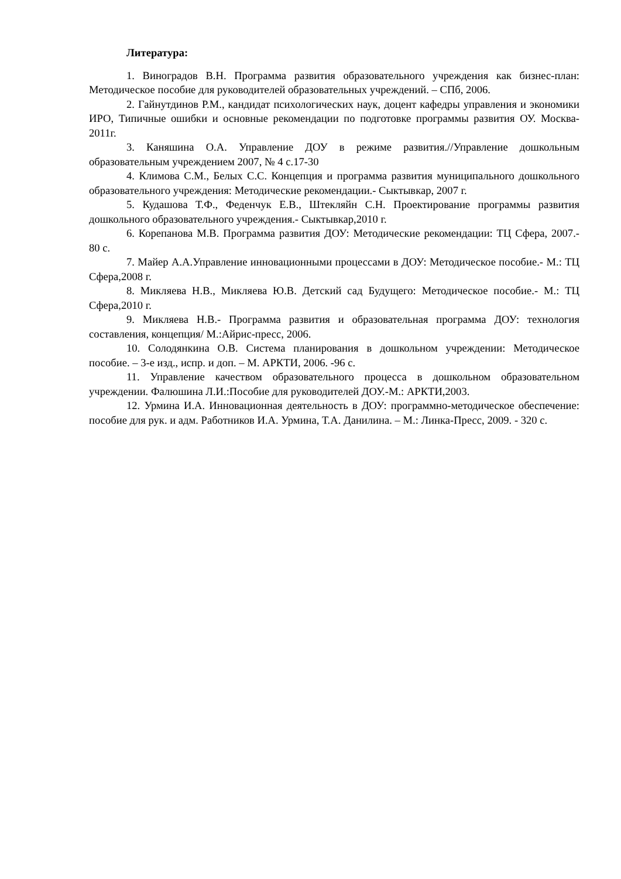Литература:
1. Виноградов В.Н. Программа развития образовательного учреждения как бизнес-план: Методическое пособие для руководителей образовательных учреждений. – СПб, 2006.
2. Гайнутдинов Р.М., кандидат психологических наук, доцент кафедры управления и экономики ИРО, Типичные ошибки и основные рекомендации по подготовке программы развития ОУ. Москва- 2011г.
3. Каняшина О.А. Управление ДОУ в режиме развития.//Управление дошкольным образовательным учреждением 2007, № 4 с.17-30
4. Климова С.М., Белых С.С. Концепция и программа развития муниципального дошкольного образовательного учреждения: Методические рекомендации.- Сыктывкар, 2007 г.
5. Кудашова Т.Ф., Феденчук Е.В., Штекляйн С.Н. Проектирование программы развития дошкольного образовательного учреждения.- Сыктывкар,2010 г.
6. Корепанова М.В. Программа развития ДОУ: Методические рекомендации: ТЦ Сфера, 2007.- 80 с.
7. Майер А.А.Управление инновационными процессами в ДОУ: Методическое пособие.- М.: ТЦ Сфера,2008 г.
8. Микляева Н.В., Микляева Ю.В. Детский сад Будущего: Методическое пособие.- М.: ТЦ Сфера,2010 г.
9. Микляева Н.В.- Программа развития и образовательная программа ДОУ: технология составления, концепция/ М.:Айрис-пресс, 2006.
10. Солодянкина О.В. Система планирования в дошкольном учреждении: Методическое пособие. – 3-е изд., испр. и доп. – М. АРКТИ, 2006. -96 с.
11. Управление качеством образовательного процесса в дошкольном образовательном учреждении. Фалюшина Л.И.:Пособие для руководителей ДОУ.-М.: АРКТИ,2003.
12. Урмина И.А. Инновационная деятельность в ДОУ: программно-методическое обеспечение: пособие для рук. и адм. Работников И.А. Урмина, Т.А. Данилина. – М.: Линка-Пресс, 2009. - 320 с.